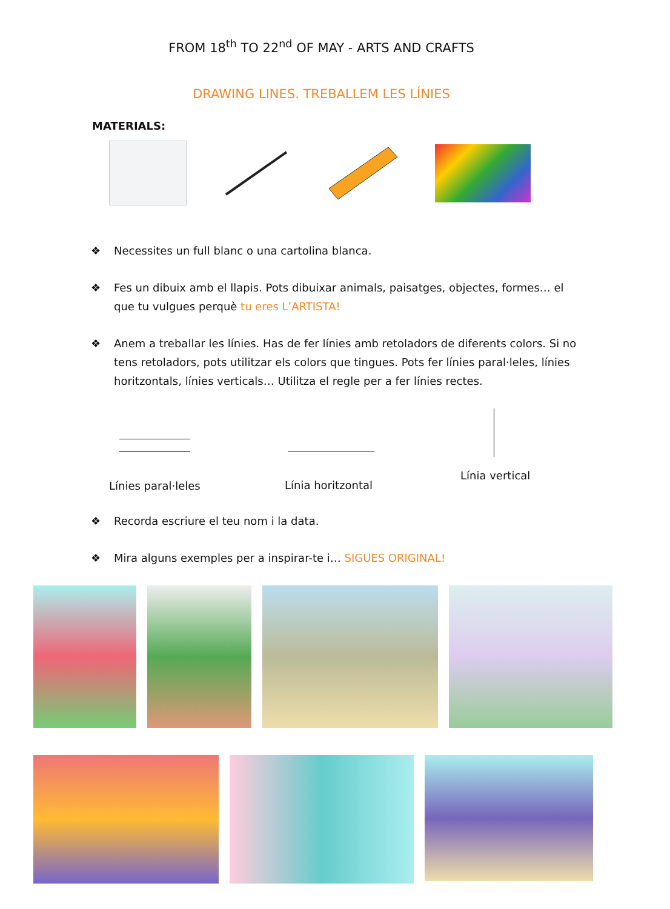FROM 18<sup>th</sup> TO 22<sup>nd</sup> OF MAY - ARTS AND CRAFTS
DRAWING LINES. TREBALLEM LES LÍNIES
MATERIALS:
❖ Necessites un full blanc o una cartolina blanca.
❖ Fes un dibuix amb el llapis. Pots dibuixar animals, paisatges, objectes, formes… el que tu vulgues perquè tu eres L’ARTISTA!
❖ Anem a treballar les línies. Has de fer línies amb retoladors de diferents colors. Si no tens retoladors, pots utilitzar els colors que tingues. Pots fer línies paral·leles, línies horitzontals, línies verticals… Utilitza el regle per a fer línies rectes.
Línies paral·leles Línia horitzontal
Línia vertical
❖ Recorda escriure el teu nom i la data.
❖ Mira alguns exemples per a inspirar-te i… SIGUES ORIGINAL!